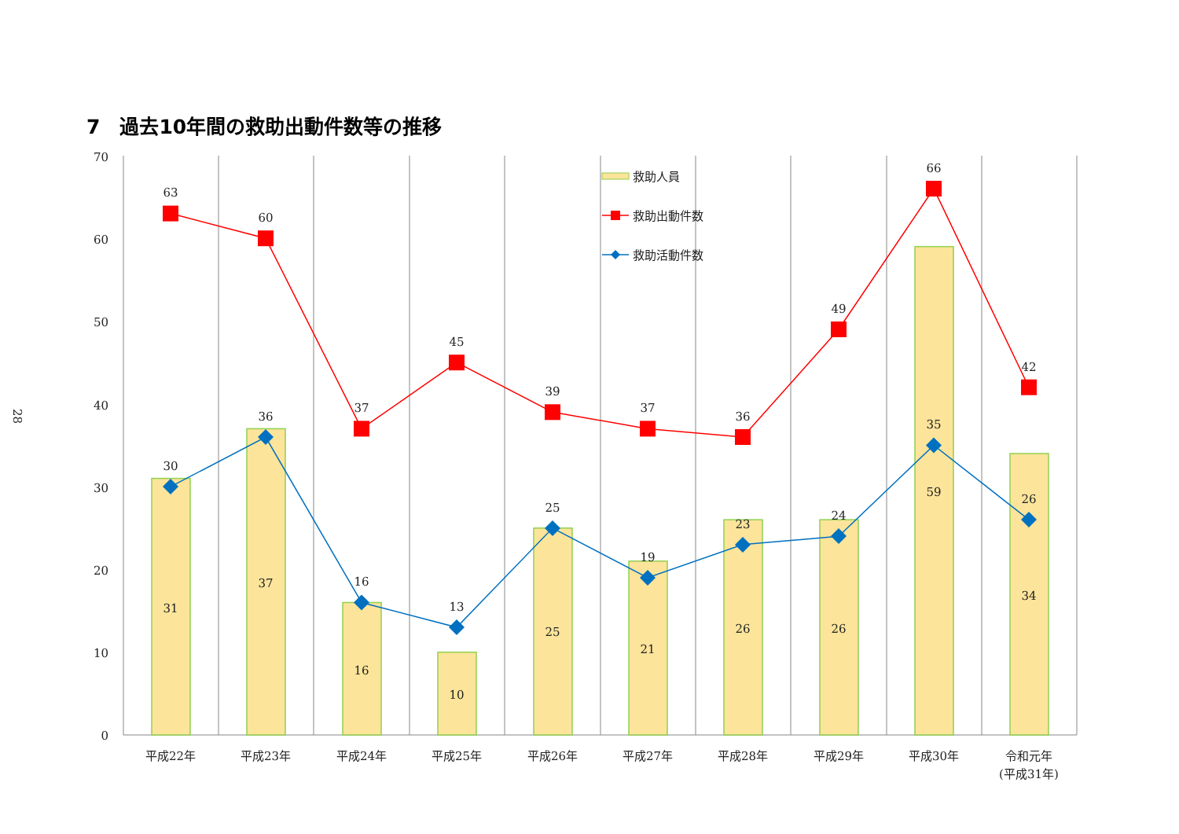7　過去10年間の救助出動件数等の推移
28
70
60
50
40
30
20
10
0
救助人員
救助出動件数
救助活動件数
63
60
37
45
39
37
36
49
66
42
30
36
16
13
25
19
23
24
35
26
31
37
16
10
25
21
26
26
59
34
平成22年
平成23年
平成24年
平成25年
平成26年
平成27年
平成28年
平成29年
平成30年
令和元年
(平成31年)